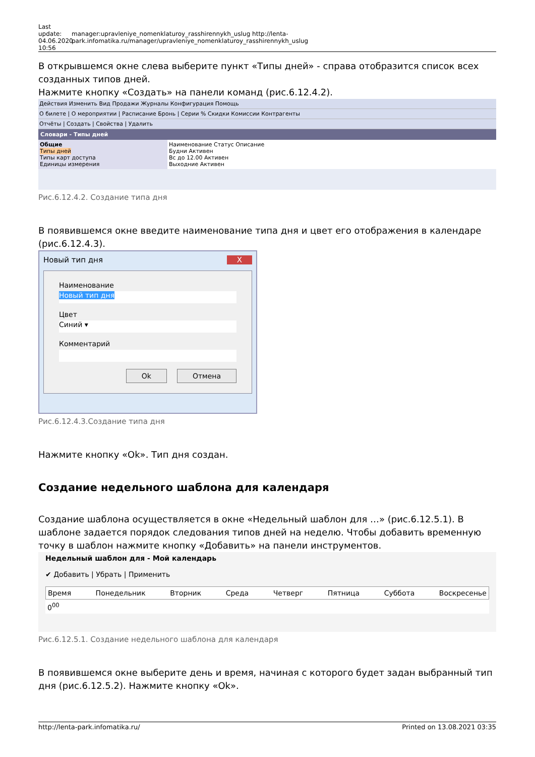Last update: 04.06.2020 10:56
manager:upravleniye_nomenklaturoy_rasshirennykh_uslug http://lenta-park.infomatika.ru/manager/upravleniye_nomenklaturoy_rasshirennykh_uslug
В открывшемся окне слева выберите пункт «Типы дней» - справа отобразится список всех созданных типов дней.
Нажмите кнопку «Создать» на панели команд (рис.6.12.4.2).
Действия Изменить Вид Продажи Журналы Конфигурация Помощь
О билете | О мероприятии | Расписание Бронь | Серии % Скидки Комиссии Контрагенты
Отчёты | Создать | Свойства | Удалить
Словари - Типы дней
Общие
Типы дней
Типы карт доступа
Единицы измерения
Наименование Статус Описание
Будни Активен
Вс до 12.00 Активен
Выходние Активен
Рис.6.12.4.2. Создание типа дня
В появившемся окне введите наименование типа дня и цвет его отображения в календаре (рис.6.12.4.3).
Новый тип дня X
Наименование
Новый тип дня
Цвет
Синий ▾
Комментарий
Ok Отмена
Рис.6.12.4.3.Создание типа дня
Нажмите кнопку «Ok». Тип дня создан.
Создание недельного шаблона для календаря
Создание шаблона осуществляется в окне «Недельный шаблон для …» (рис.6.12.5.1). В шаблоне задается порядок следования типов дней на неделю. Чтобы добавить временную точку в шаблон нажмите кнопку «Добавить» на панели инструментов.
Недельный шаблон для - Мой календарь
✔ Добавить | Убрать | Применить
Время Понедельник Вторник Среда Четверг Пятница Суббота Воскресенье
0<sup>00</sup>
Рис.6.12.5.1. Создание недельного шаблона для календаря
В появившемся окне выберите день и время, начиная с которого будет задан выбранный тип дня (рис.6.12.5.2). Нажмите кнопку «Ok».
http://lenta-park.infomatika.ru/ Printed on 13.08.2021 03:35